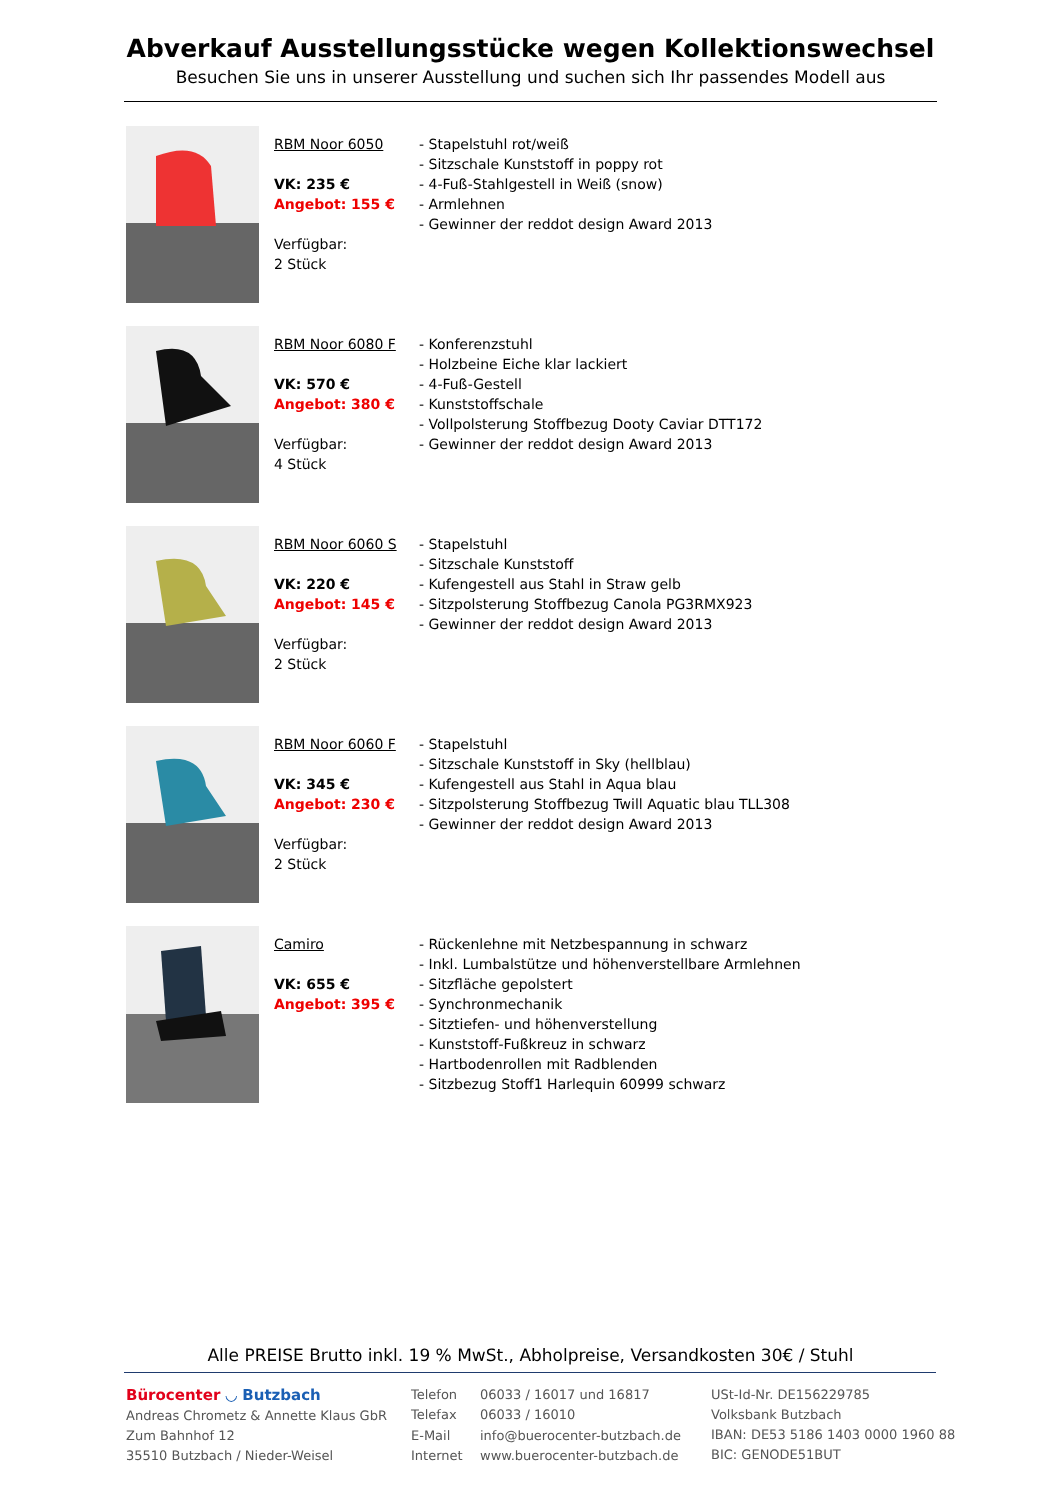Abverkauf Ausstellungsstücke wegen Kollektionswechsel
Besuchen Sie uns in unserer Ausstellung und suchen sich Ihr passendes Modell aus
RBM Noor 6050
VK: 235 €
Angebot: 155 €
Verfügbar:
2 Stück
- Stapelstuhl rot/weiß
- Sitzschale Kunststoff in poppy rot
- 4-Fuß-Stahlgestell in Weiß (snow)
- Armlehnen
- Gewinner der reddot design Award 2013
RBM Noor 6080 F
VK: 570 €
Angebot: 380 €
Verfügbar:
4 Stück
- Konferenzstuhl
- Holzbeine Eiche klar lackiert
- 4-Fuß-Gestell
- Kunststoffschale
- Vollpolsterung Stoffbezug Dooty Caviar DTT172
- Gewinner der reddot design Award 2013
RBM Noor 6060 S
VK: 220 €
Angebot: 145 €
Verfügbar:
2 Stück
- Stapelstuhl
- Sitzschale Kunststoff
- Kufengestell aus Stahl in Straw gelb
- Sitzpolsterung Stoffbezug Canola PG3RMX923
- Gewinner der reddot design Award 2013
RBM Noor 6060 F
VK: 345 €
Angebot: 230 €
Verfügbar:
2 Stück
- Stapelstuhl
- Sitzschale Kunststoff in Sky (hellblau)
- Kufengestell aus Stahl in Aqua blau
- Sitzpolsterung Stoffbezug Twill Aquatic blau TLL308
- Gewinner der reddot design Award 2013
Camiro
VK: 655 €
Angebot: 395 €
- Rückenlehne mit Netzbespannung in schwarz
- Inkl. Lumbalstütze und höhenverstellbare Armlehnen
- Sitzfläche gepolstert
- Synchronmechanik
- Sitztiefen- und höhenverstellung
- Kunststoff-Fußkreuz in schwarz
- Hartbodenrollen mit Radblenden
- Sitzbezug Stoff1 Harlequin 60999 schwarz
Alle PREISE Brutto inkl. 19 % MwSt., Abholpreise, Versandkosten 30€ / Stuhl
Bürocenter ◡ Butzbach
Andreas Chrometz & Annette Klaus GbR
Zum Bahnhof 12
35510 Butzbach / Nieder-Weisel
| Telefon | 06033 / 16017 und 16817 |
| Telefax | 06033 / 16010 |
| E-Mail | info@buerocenter-butzbach.de |
| Internet | www.buerocenter-butzbach.de |
USt-Id-Nr. DE156229785
Volksbank Butzbach
IBAN: DE53 5186 1403 0000 1960 88
BIC: GENODE51BUT